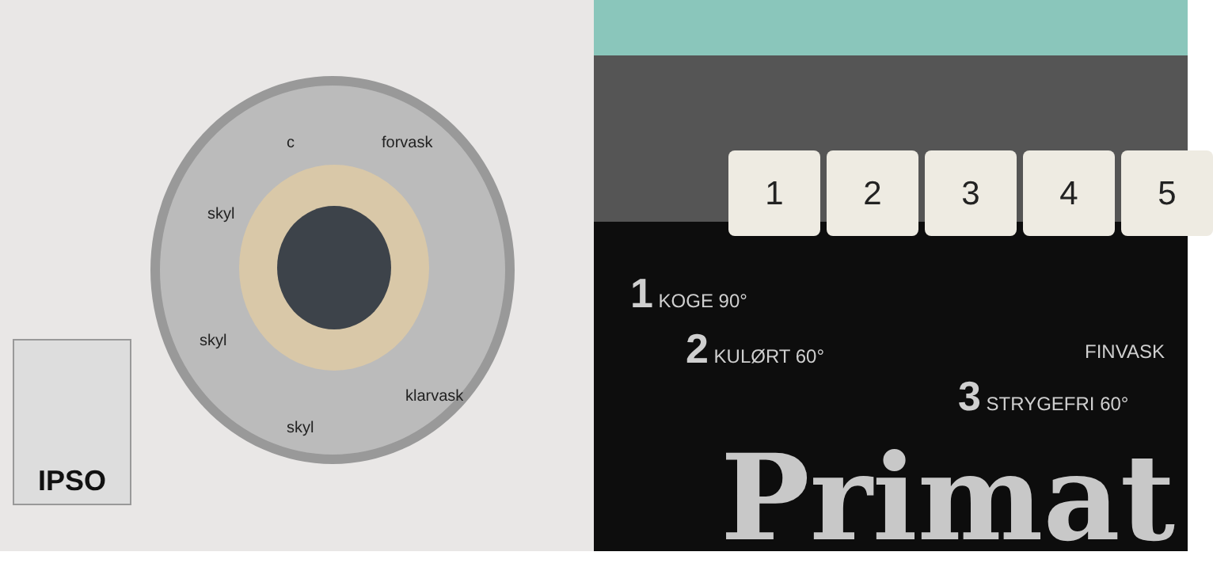IPSO
forvask
skyl
skyl
skyl
klarvask
c
1 2 3 4 5
1 KOGE 90°
2 KULØRT 60°
3 STRYGEFRI 60°
FINVASK
Primat